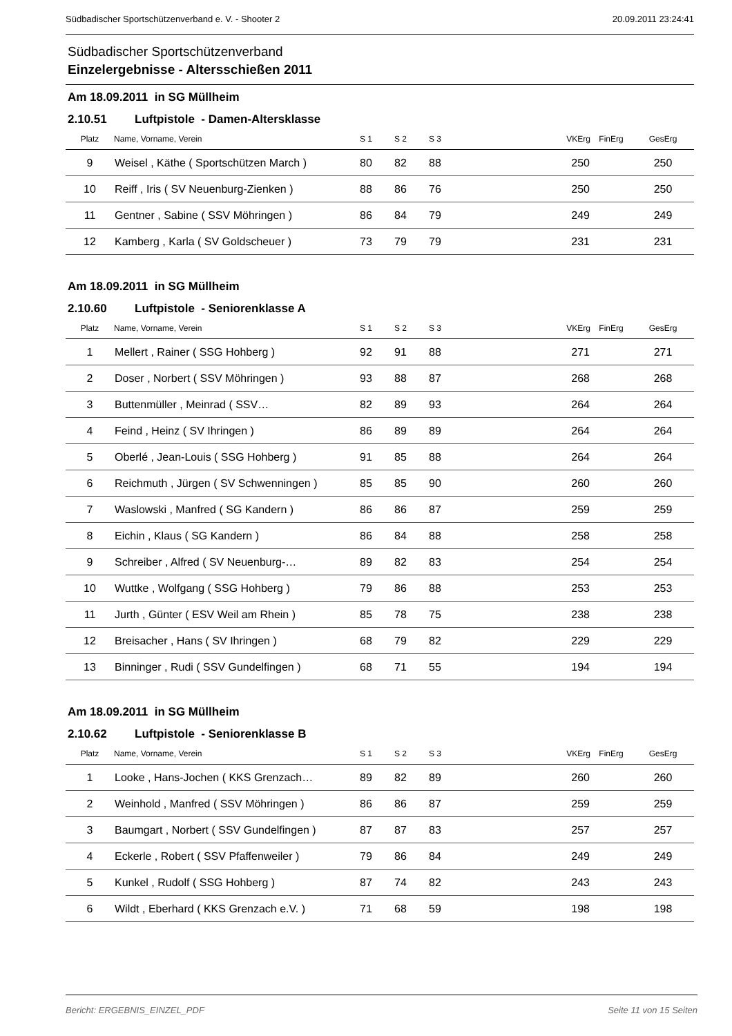Südbadischer Sportschützenverband e. V. - Shooter 2 20.09.2011 23:24:41
Südbadischer Sportschützenverband
Einzelergebnisse - Altersschießen 2011
Am 18.09.2011 in SG Müllheim
2.10.51 Luftpistole - Damen-Altersklasse
| Platz | Name, Vorname, Verein | S 1 | S 2 | S 3 | VKErg | FinErg | GesErg |
| --- | --- | --- | --- | --- | --- | --- | --- |
| 9 | Weisel , Käthe ( Sportschützen March ) | 80 | 82 | 88 | 250 | | 250 |
| 10 | Reiff , Iris ( SV Neuenburg-Zienken ) | 88 | 86 | 76 | 250 | | 250 |
| 11 | Gentner , Sabine ( SSV Möhringen ) | 86 | 84 | 79 | 249 | | 249 |
| 12 | Kamberg , Karla ( SV Goldscheuer ) | 73 | 79 | 79 | 231 | | 231 |
Am 18.09.2011 in SG Müllheim
2.10.60 Luftpistole - Seniorenklasse A
| Platz | Name, Vorname, Verein | S 1 | S 2 | S 3 | VKErg | FinErg | GesErg |
| --- | --- | --- | --- | --- | --- | --- | --- |
| 1 | Mellert , Rainer ( SSG Hohberg ) | 92 | 91 | 88 | 271 | | 271 |
| 2 | Doser , Norbert ( SSV Möhringen ) | 93 | 88 | 87 | 268 | | 268 |
| 3 | Buttenmüller , Meinrad ( SSV… | 82 | 89 | 93 | 264 | | 264 |
| 4 | Feind , Heinz ( SV Ihringen ) | 86 | 89 | 89 | 264 | | 264 |
| 5 | Oberlé , Jean-Louis ( SSG Hohberg ) | 91 | 85 | 88 | 264 | | 264 |
| 6 | Reichmuth , Jürgen ( SV Schwenningen ) | 85 | 85 | 90 | 260 | | 260 |
| 7 | Waslowski , Manfred ( SG Kandern ) | 86 | 86 | 87 | 259 | | 259 |
| 8 | Eichin , Klaus ( SG Kandern ) | 86 | 84 | 88 | 258 | | 258 |
| 9 | Schreiber , Alfred ( SV Neuenburg-… | 89 | 82 | 83 | 254 | | 254 |
| 10 | Wuttke , Wolfgang ( SSG Hohberg ) | 79 | 86 | 88 | 253 | | 253 |
| 11 | Jurth , Günter ( ESV Weil am Rhein ) | 85 | 78 | 75 | 238 | | 238 |
| 12 | Breisacher , Hans ( SV Ihringen ) | 68 | 79 | 82 | 229 | | 229 |
| 13 | Binninger , Rudi ( SSV Gundelfingen ) | 68 | 71 | 55 | 194 | | 194 |
Am 18.09.2011 in SG Müllheim
2.10.62 Luftpistole - Seniorenklasse B
| Platz | Name, Vorname, Verein | S 1 | S 2 | S 3 | VKErg | FinErg | GesErg |
| --- | --- | --- | --- | --- | --- | --- | --- |
| 1 | Looke , Hans-Jochen ( KKS Grenzach… | 89 | 82 | 89 | 260 | | 260 |
| 2 | Weinhold , Manfred ( SSV Möhringen ) | 86 | 86 | 87 | 259 | | 259 |
| 3 | Baumgart , Norbert ( SSV Gundelfingen ) | 87 | 87 | 83 | 257 | | 257 |
| 4 | Eckerle , Robert ( SSV Pfaffenweiler ) | 79 | 86 | 84 | 249 | | 249 |
| 5 | Kunkel , Rudolf ( SSG Hohberg ) | 87 | 74 | 82 | 243 | | 243 |
| 6 | Wildt , Eberhard ( KKS Grenzach e.V. ) | 71 | 68 | 59 | 198 | | 198 |
Bericht: ERGEBNIS_EINZEL_PDF Seite 11 von 15 Seiten